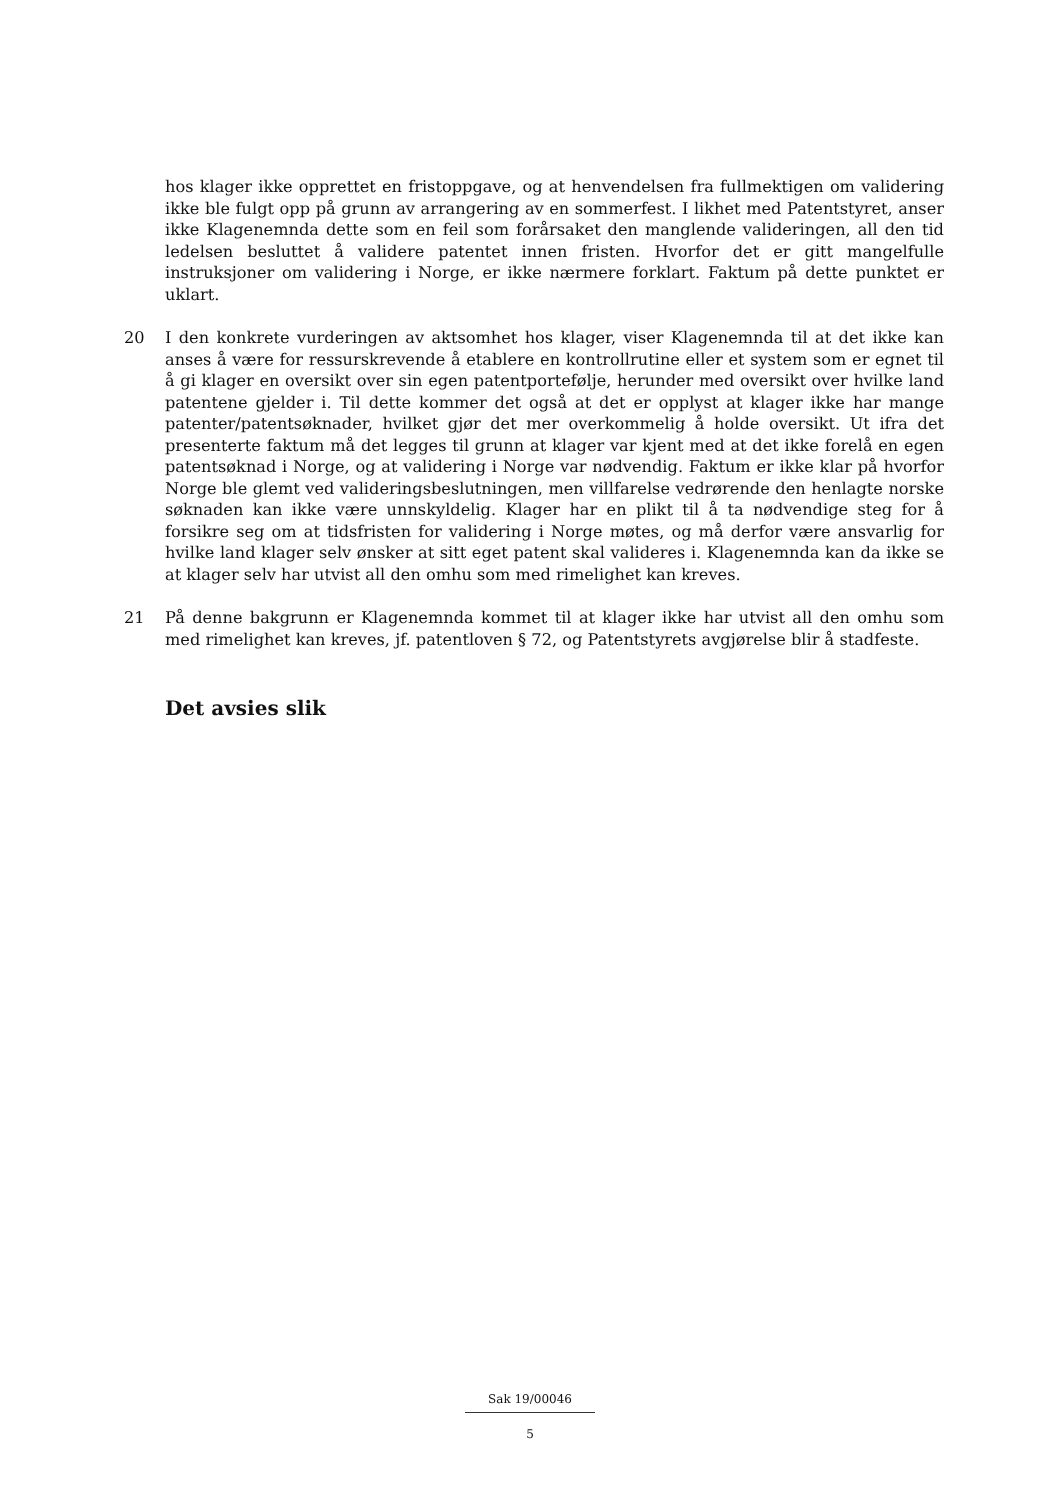hos klager ikke opprettet en fristoppgave, og at henvendelsen fra fullmektigen om validering ikke ble fulgt opp på grunn av arrangering av en sommerfest. I likhet med Patentstyret, anser ikke Klagenemnda dette som en feil som forårsaket den manglende valideringen, all den tid ledelsen besluttet å validere patentet innen fristen. Hvorfor det er gitt mangelfulle instruksjoner om validering i Norge, er ikke nærmere forklart. Faktum på dette punktet er uklart.
20 I den konkrete vurderingen av aktsomhet hos klager, viser Klagenemnda til at det ikke kan anses å være for ressurskrevende å etablere en kontrollrutine eller et system som er egnet til å gi klager en oversikt over sin egen patentportefølje, herunder med oversikt over hvilke land patentene gjelder i. Til dette kommer det også at det er opplyst at klager ikke har mange patenter/patentsøknader, hvilket gjør det mer overkommelig å holde oversikt. Ut ifra det presenterte faktum må det legges til grunn at klager var kjent med at det ikke forelå en egen patentsøknad i Norge, og at validering i Norge var nødvendig. Faktum er ikke klar på hvorfor Norge ble glemt ved valideringsbeslutningen, men villfarelse vedrørende den henlagte norske søknaden kan ikke være unnskyldelig. Klager har en plikt til å ta nødvendige steg for å forsikre seg om at tidsfristen for validering i Norge møtes, og må derfor være ansvarlig for hvilke land klager selv ønsker at sitt eget patent skal valideres i. Klagenemnda kan da ikke se at klager selv har utvist all den omhu som med rimelighet kan kreves.
21 På denne bakgrunn er Klagenemnda kommet til at klager ikke har utvist all den omhu som med rimelighet kan kreves, jf. patentloven § 72, og Patentstyrets avgjørelse blir å stadfeste.
Det avsies slik
Sak 19/00046
5